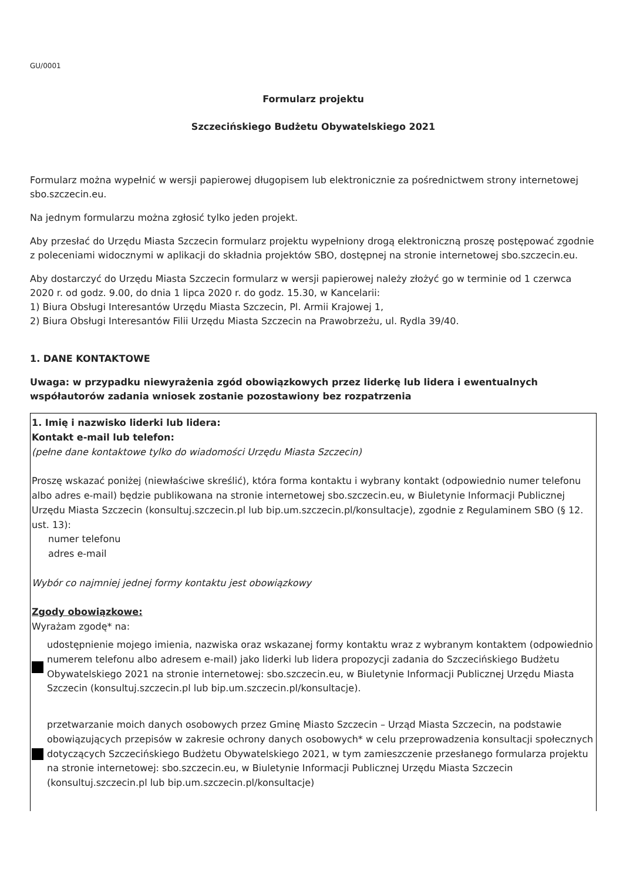GU/0001
Formularz projektu
Szczecińskiego Budżetu Obywatelskiego 2021
Formularz można wypełnić w wersji papierowej długopisem lub elektronicznie za pośrednictwem strony internetowej sbo.szczecin.eu.
Na jednym formularzu można zgłosić tylko jeden projekt.
Aby przesłać do Urzędu Miasta Szczecin formularz projektu wypełniony drogą elektroniczną proszę postępować zgodnie z poleceniami widocznymi w aplikacji do składnia projektów SBO, dostępnej na stronie internetowej sbo.szczecin.eu.
Aby dostarczyć do Urzędu Miasta Szczecin formularz w wersji papierowej należy złożyć go w terminie od 1 czerwca 2020 r. od godz. 9.00, do dnia 1 lipca 2020 r. do godz. 15.30, w Kancelarii:
1) Biura Obsługi Interesantów Urzędu Miasta Szczecin, Pl. Armii Krajowej 1,
2) Biura Obsługi Interesantów Filii Urzędu Miasta Szczecin na Prawobrzeżu, ul. Rydla 39/40.
1. DANE KONTAKTOWE
Uwaga: w przypadku niewyrażenia zgód obowiązkowych przez liderkę lub lidera i ewentualnych współautorów zadania wniosek zostanie pozostawiony bez rozpatrzenia
| 1. Imię i nazwisko liderki lub lidera: Kontakt e-mail lub telefon: (pełne dane kontaktowe tylko do wiadomości Urzędu Miasta Szczecin) Proszę wskazać poniżej (niewłaściwe skreślić), która forma kontaktu i wybrany kontakt (odpowiednio numer telefonu albo adres e-mail) będzie publikowana na stronie internetowej sbo.szczecin.eu, w Biuletynie Informacji Publicznej Urzędu Miasta Szczecin (konsultuj.szczecin.pl lub bip.um.szczecin.pl/konsultacje), zgodnie z Regulaminem SBO (§ 12. ust. 13): numer telefonu adres e-mail Wybór co najmniej jednej formy kontaktu jest obowiązkowy Zgody obowiązkowe: Wyrażam zgodę* na: udostępnienie mojego imienia, nazwiska oraz wskazanej formy kontaktu wraz z wybranym kontaktem (odpowiednio numerem telefonu albo adresem e-mail) jako liderki lub lidera propozycji zadania do Szczecińskiego Budżetu Obywatelskiego 2021 na stronie internetowej: sbo.szczecin.eu, w Biuletynie Informacji Publicznej Urzędu Miasta Szczecin (konsultuj.szczecin.pl lub bip.um.szczecin.pl/konsultacje). przetwarzanie moich danych osobowych przez Gminę Miasto Szczecin – Urząd Miasta Szczecin, na podstawie obowiązujących przepisów w zakresie ochrony danych osobowych* w celu przeprowadzenia konsultacji społecznych dotyczących Szczecińskiego Budżetu Obywatelskiego 2021, w tym zamieszczenie przesłanego formularza projektu na stronie internetowej: sbo.szczecin.eu, w Biuletynie Informacji Publicznej Urzędu Miasta Szczecin (konsultuj.szczecin.pl lub bip.um.szczecin.pl/konsultacje) |